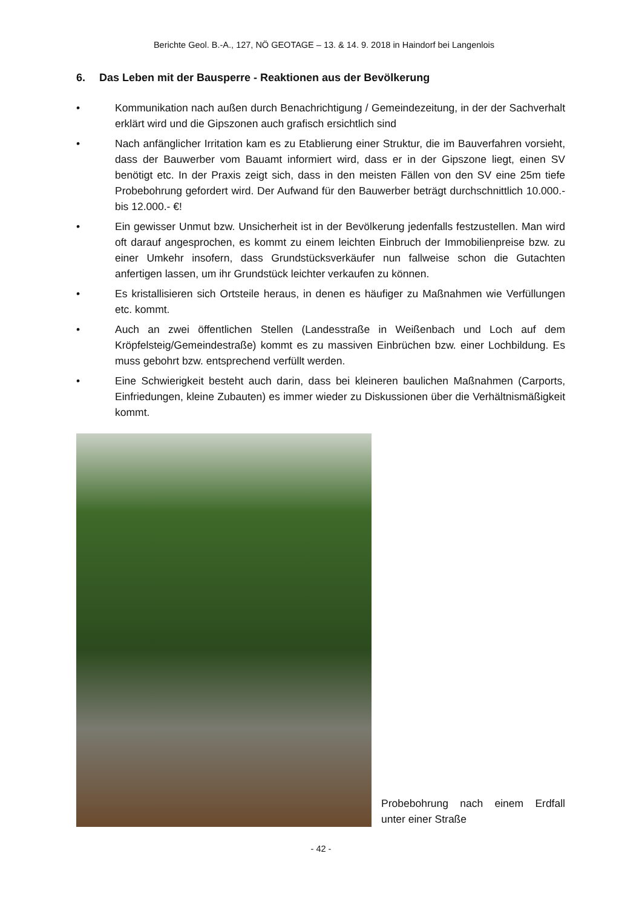Berichte Geol. B.-A., 127, NÖ GEOTAGE – 13. & 14. 9. 2018 in Haindorf bei Langenlois
6. Das Leben mit der Bausperre - Reaktionen aus der Bevölkerung
• Kommunikation nach außen durch Benachrichtigung / Gemeindezeitung, in der der Sachverhalt erklärt wird und die Gipszonen auch grafisch ersichtlich sind
• Nach anfänglicher Irritation kam es zu Etablierung einer Struktur, die im Bauverfahren vorsieht, dass der Bauwerber vom Bauamt informiert wird, dass er in der Gipszone liegt, einen SV benötigt etc. In der Praxis zeigt sich, dass in den meisten Fällen von den SV eine 25m tiefe Probebohrung gefordert wird. Der Aufwand für den Bauwerber beträgt durchschnittlich 10.000.- bis 12.000.- €!
• Ein gewisser Unmut bzw. Unsicherheit ist in der Bevölkerung jedenfalls festzustellen. Man wird oft darauf angesprochen, es kommt zu einem leichten Einbruch der Immobilienpreise bzw. zu einer Umkehr insofern, dass Grundstücksverkäufer nun fallweise schon die Gutachten anfertigen lassen, um ihr Grundstück leichter verkaufen zu können.
• Es kristallisieren sich Ortsteile heraus, in denen es häufiger zu Maßnahmen wie Verfüllungen etc. kommt.
• Auch an zwei öffentlichen Stellen (Landesstraße in Weißenbach und Loch auf dem Kröpfelsteig/Gemeindestraße) kommt es zu massiven Einbrüchen bzw. einer Lochbildung. Es muss gebohrt bzw. entsprechend verfüllt werden.
• Eine Schwierigkeit besteht auch darin, dass bei kleineren baulichen Maßnahmen (Carports, Einfriedungen, kleine Zubauten) es immer wieder zu Diskussionen über die Verhältnismäßigkeit kommt.
Probebohrung nach einem Erdfall unter einer Straße
- 42 -